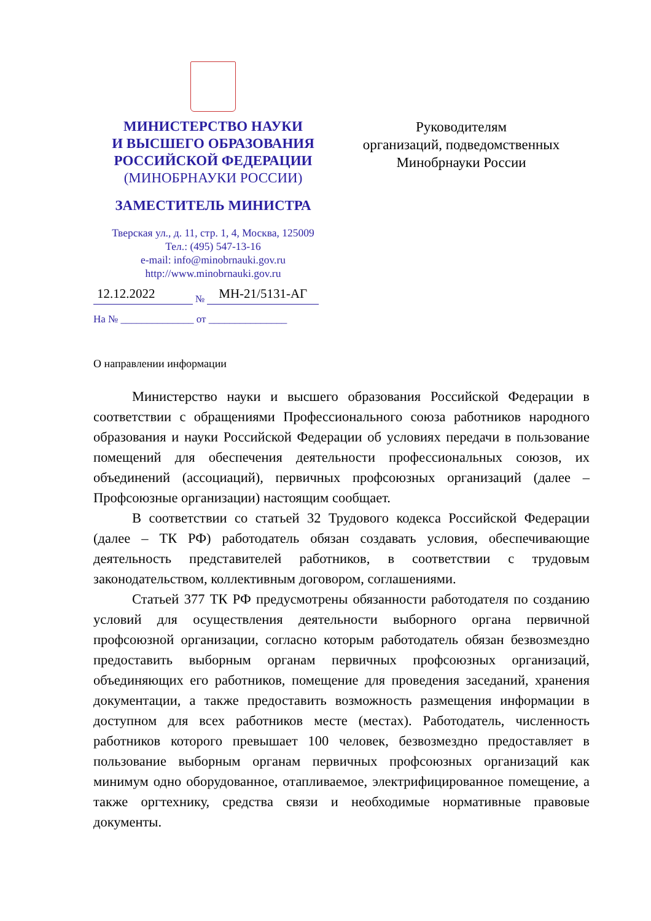МИНИСТЕРСТВО НАУКИ
И ВЫСШЕГО ОБРАЗОВАНИЯ
РОССИЙСКОЙ ФЕДЕРАЦИИ
(МИНОБРНАУКИ РОССИИ)
ЗАМЕСТИТЕЛЬ МИНИСТРА
Тверская ул., д. 11, стр. 1, 4, Москва, 125009
Тел.: (495) 547-13-16
e-mail: info@minobrnauki.gov.ru
http://www.minobrnauki.gov.ru
12.12.2022 № МН-21/5131-АГ
На № ______________ от _______________
Руководителям
организаций, подведомственных
Минобрнауки России
О направлении информации
Министерство науки и высшего образования Российской Федерации в соответствии с обращениями Профессионального союза работников народного образования и науки Российской Федерации об условиях передачи в пользование помещений для обеспечения деятельности профессиональных союзов, их объединений (ассоциаций), первичных профсоюзных организаций (далее – Профсоюзные организации) настоящим сообщает.
В соответствии со статьей 32 Трудового кодекса Российской Федерации (далее – ТК РФ) работодатель обязан создавать условия, обеспечивающие деятельность представителей работников, в соответствии с трудовым законодательством, коллективным договором, соглашениями.
Статьей 377 ТК РФ предусмотрены обязанности работодателя по созданию условий для осуществления деятельности выборного органа первичной профсоюзной организации, согласно которым работодатель обязан безвозмездно предоставить выборным органам первичных профсоюзных организаций, объединяющих его работников, помещение для проведения заседаний, хранения документации, а также предоставить возможность размещения информации в доступном для всех работников месте (местах). Работодатель, численность работников которого превышает 100 человек, безвозмездно предоставляет в пользование выборным органам первичных профсоюзных организаций как минимум одно оборудованное, отапливаемое, электрифицированное помещение, а также оргтехнику, средства связи и необходимые нормативные правовые документы.